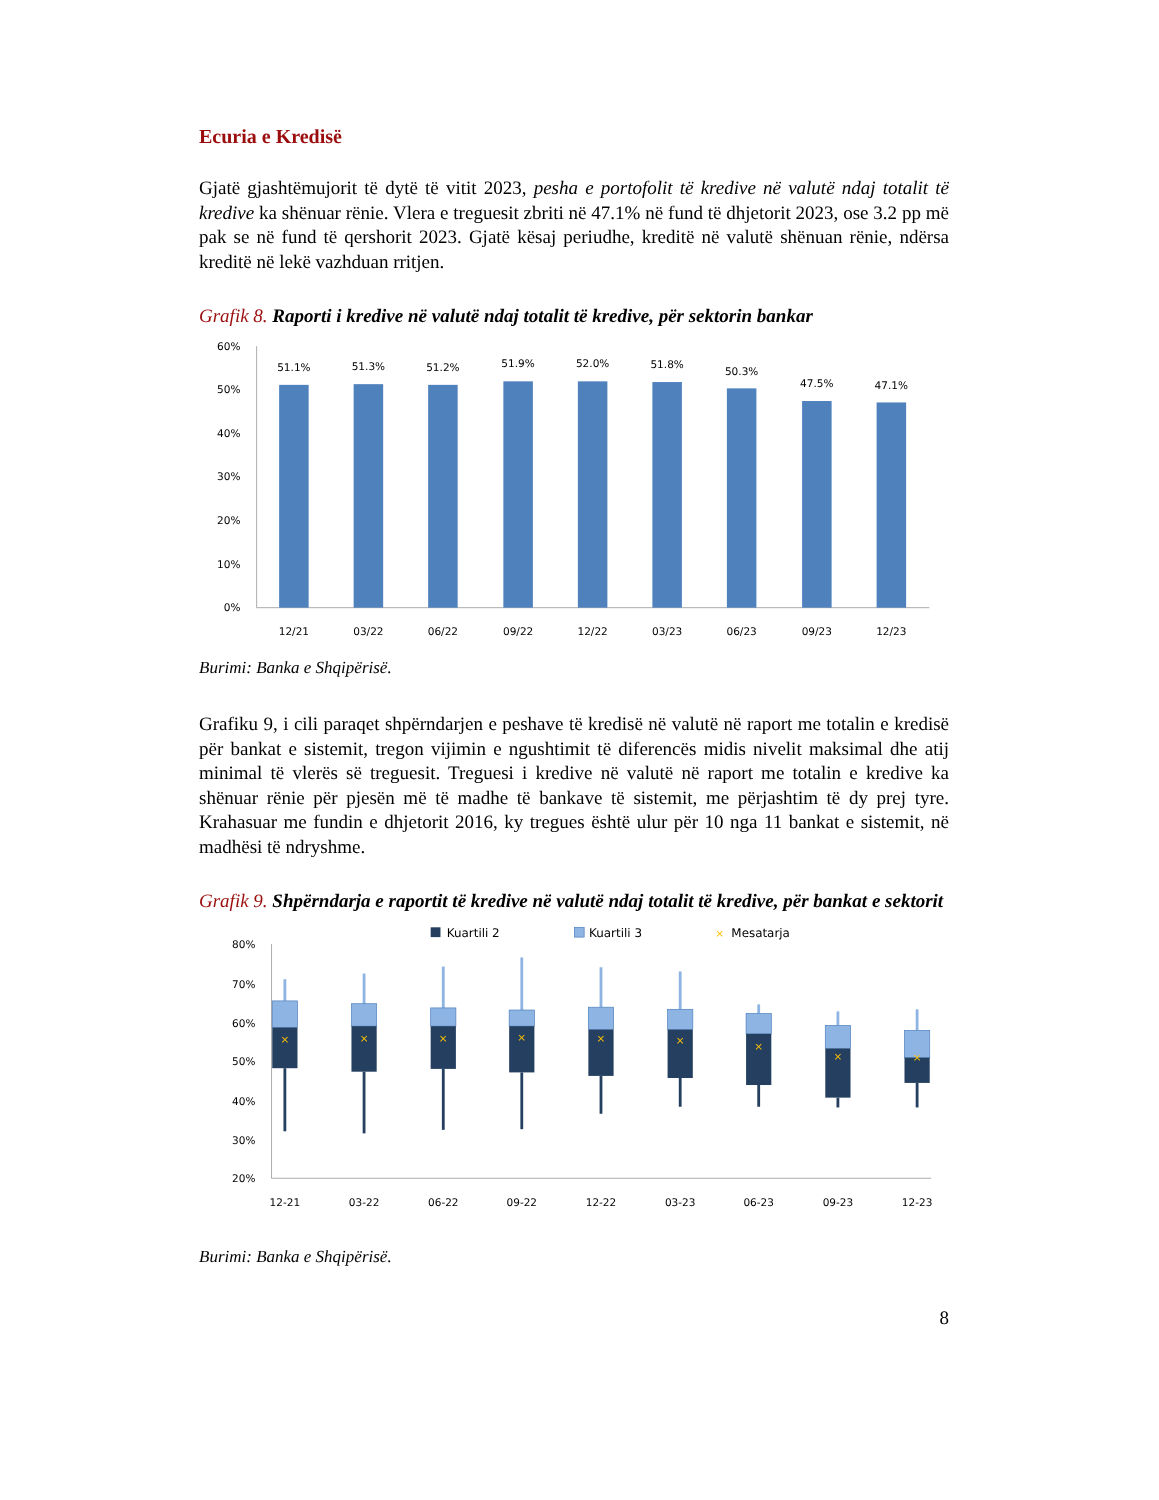Ecuria e Kredisë
Gjatë gjashtëmujorit të dytë të vitit 2023, pesha e portofolit të kredive në valutë ndaj totalit të kredive ka shënuar rënie. Vlera e treguesit zbriti në 47.1% në fund të dhjetorit 2023, ose 3.2 pp më pak se në fund të qershorit 2023. Gjatë kësaj periudhe, kreditë në valutë shënuan rënie, ndërsa kreditë në lekë vazhduan rritjen.
Grafik 8. Raporti i kredive në valutë ndaj totalit të kredive, për sektorin bankar
60%
50%
40%
30%
20%
10%
0%
51.1%
51.3%
51.2%
51.9%
52.0%
51.8%
50.3%
47.5%
47.1%
12/21
03/22
06/22
09/22
12/22
03/23
06/23
09/23
12/23
Burimi: Banka e Shqipërisë.
Grafiku 9, i cili paraqet shpërndarjen e peshave të kredisë në valutë në raport me totalin e kredisë për bankat e sistemit, tregon vijimin e ngushtimit të diferencës midis nivelit maksimal dhe atij minimal të vlerës së treguesit. Treguesi i kredive në valutë në raport me totalin e kredive ka shënuar rënie për pjesën më të madhe të bankave të sistemit, me përjashtim të dy prej tyre. Krahasuar me fundin e dhjetorit 2016, ky tregues është ulur për 10 nga 11 bankat e sistemit, në madhësi të ndryshme.
Grafik 9. Shpërndarja e raportit të kredive në valutë ndaj totalit të kredive, për bankat e sektorit
Kuartili 2
Kuartili 3
×
Mesatarja
80%
70%
60%
50%
40%
30%
20%
×
×
×
×
×
×
×
×
×
12-21
03-22
06-22
09-22
12-22
03-23
06-23
09-23
12-23
Burimi: Banka e Shqipërisë.
8